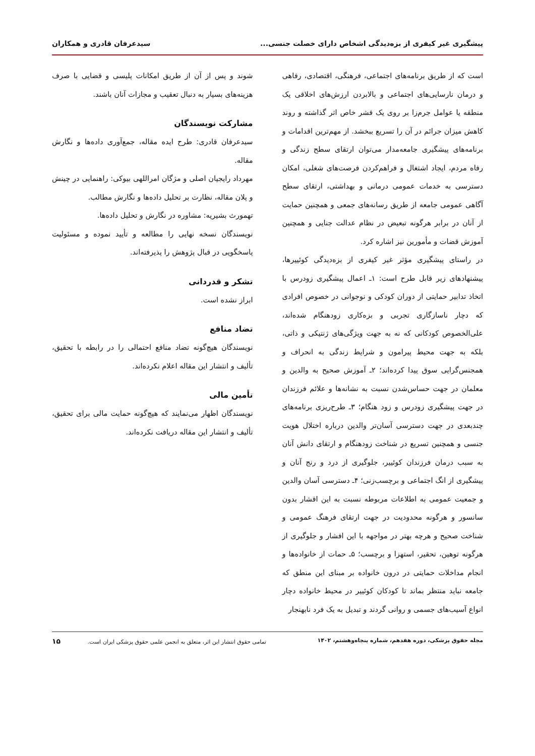پیشگیری غیر کیفری از بزه‌دیدگی اشخاص دارای خصلت جنسی... سیدعرفان قادری و همکاران
است که از طریق برنامه‌های اجتماعی، فرهنگی، اقتصادی، رفاهی و درمان نارسایی‌های اجتماعی و بالابردن ارزش‌های اخلاقی یک منطقه یا عوامل جرم‌زا بر روی یک قشر خاص اثر گذاشته و روند کاهش میزان جرائم در آن را تسریع ببخشد. از مهم‌ترین اقدامات و برنامه‌های پیشگیری جامعه‌مدار می‌توان ارتقای سطح زندگی و رفاه مردم، ایجاد اشتغال و فراهم‌کردن فرصت‌های شغلی، امکان دسترسی به خدمات عمومی درمانی و بهداشتی، ارتقای سطح آگاهی عمومی جامعه از طریق رسانه‌های جمعی و همچنین حمایت از آنان در برابر هرگونه تبعیض در نظام عدالت جنایی و همچنین آموزش قضات و مأمورین نیز اشاره کرد.
در راستای پیشگیری مؤثر غیر کیفری از بزه‌دیدگی کوئییرها، پیشنهادهای زیر قابل طرح است: ۱ـ اعمال پیشگیری زودرس با اتخاذ تدابیر حمایتی از دوران کودکی و نوجوانی در خصوص افرادی که دچار ناسازگاری تجربی و بزه‌کاری زودهنگام شده‌اند، علی‌الخصوص کودکانی که نه به جهت ویژگی‌های ژنتیکی و ذاتی، بلکه به جهت محیط پیرامون و شرایط زندگی به انحراف و همجنس‌گرایی سوق پیدا کرده‌اند؛ ۲ـ آموزش صحیح به والدین و معلمان در جهت حساس‌شدن نسبت به نشانه‌ها و علائم فرزندان در جهت پیشگیری زودرس و زود هنگام؛ ۳ـ طرح‌ریزی برنامه‌های چندبعدی در جهت دسترسی آسان‌تر والدین درباره اختلال هویت جنسی و همچنین تسریع در شناخت زودهنگام و ارتقای دانش آنان به سبب درمان فرزندان کوئییر، جلوگیری از درد و رنج آنان و پیشگیری از انگ اجتماعی و برچسب‌زنی؛ ۴ـ دسترسی آسان والدین و جمعیت عمومی به اطلاعات مربوطه نسبت به این اقشار بدون سانسور و هرگونه محدودیت در جهت ارتقای فرهنگ عمومی و شناخت صحیح و هرچه بهتر در مواجهه با این افشار و جلوگیری از هرگونه توهین، تحقیر، استهزا و برچسب؛ ۵ـ حمات از خانواده‌ها و انجام مداخلات حمایتی در درون خانواده بر مبنای این منطق که جامعه نباید منتظر بماند تا کودکان کوئییر در محیط خانواده دچار انواع آسیب‌های جسمی و روانی گردند و تبدیل به یک فرد نابهنجار
شوند و پس از آن از طریق امکانات پلیسی و قضایی با صرف هزینه‌های بسیار به دنبال تعقیب و مجازات آنان باشند.
مشارکت نویسندگان
سیدعرفان قادری: طرح ایده مقاله، جمع‌آوری داده‌ها و نگارش مقاله.
مهرداد رایجیان اصلی و مژگان امراللهی بیوکی: راهنمایی در چینش و پلان مقاله، نظارت بر تحلیل داده‌ها و نگارش مطالب.
تهمورث بشیریه: مشاوره در نگارش و تحلیل داده‌ها.
نویسندگان نسخه نهایی را مطالعه و تأیید نموده و مسئولیت پاسخگویی در قبال پژوهش را پذیرفته‌اند.
تشکر و قدردانی
ابراز نشده است.
تضاد منافع
نویسندگان هیچ‌گونه تضاد منافع احتمالی را در رابطه با تحقیق، تألیف و انتشار این مقاله اعلام نکرده‌اند.
تأمین مالی
نویسندگان اظهار می‌نمایند که هیچ‌گونه حمایت مالی برای تحقیق، تألیف و انتشار این مقاله دریافت نکرده‌اند.
مجله حقوق پزشکی، دوره هفدهم، شماره پنجاه‌وهشتم، ۱۴۰۲ تمامی حقوق انتشار این اثر، متعلق به انجمن علمی حقوق پزشکی ایران است. ۱۵